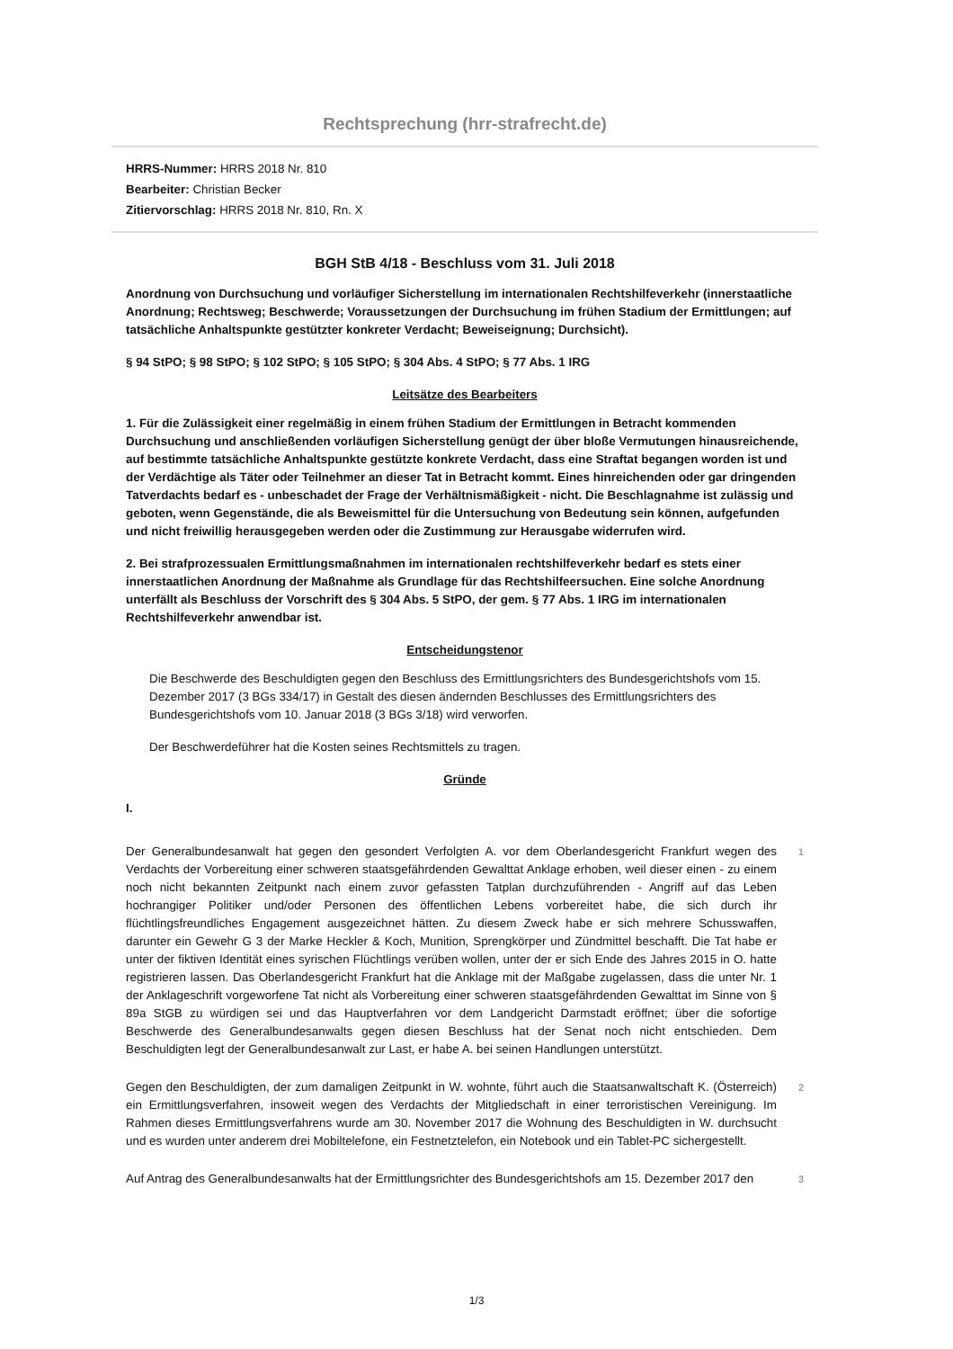Rechtsprechung (hrr-strafrecht.de)
HRRS-Nummer: HRRS 2018 Nr. 810
Bearbeiter: Christian Becker
Zitiervorschlag: HRRS 2018 Nr. 810, Rn. X
BGH StB 4/18 - Beschluss vom 31. Juli 2018
Anordnung von Durchsuchung und vorläufiger Sicherstellung im internationalen Rechtshilfeverkehr (innerstaatliche Anordnung; Rechtsweg; Beschwerde; Voraussetzungen der Durchsuchung im frühen Stadium der Ermittlungen; auf tatsächliche Anhaltspunkte gestützter konkreter Verdacht; Beweiseignung; Durchsicht).
§ 94 StPO; § 98 StPO; § 102 StPO; § 105 StPO; § 304 Abs. 4 StPO; § 77 Abs. 1 IRG
Leitsätze des Bearbeiters
1. Für die Zulässigkeit einer regelmäßig in einem frühen Stadium der Ermittlungen in Betracht kommenden Durchsuchung und anschließenden vorläufigen Sicherstellung genügt der über bloße Vermutungen hinausreichende, auf bestimmte tatsächliche Anhaltspunkte gestützte konkrete Verdacht, dass eine Straftat begangen worden ist und der Verdächtige als Täter oder Teilnehmer an dieser Tat in Betracht kommt. Eines hinreichenden oder gar dringenden Tatverdachts bedarf es - unbeschadet der Frage der Verhältnismäßigkeit - nicht. Die Beschlagnahme ist zulässig und geboten, wenn Gegenstände, die als Beweismittel für die Untersuchung von Bedeutung sein können, aufgefunden und nicht freiwillig herausgegeben werden oder die Zustimmung zur Herausgabe widerrufen wird.
2. Bei strafprozessualen Ermittlungsmaßnahmen im internationalen rechtshilfeverkehr bedarf es stets einer innerstaatlichen Anordnung der Maßnahme als Grundlage für das Rechtshilfeersuchen. Eine solche Anordnung unterfällt als Beschluss der Vorschrift des § 304 Abs. 5 StPO, der gem. § 77 Abs. 1 IRG im internationalen Rechtshilfeverkehr anwendbar ist.
Entscheidungstenor
Die Beschwerde des Beschuldigten gegen den Beschluss des Ermittlungsrichters des Bundesgerichtshofs vom 15. Dezember 2017 (3 BGs 334/17) in Gestalt des diesen ändernden Beschlusses des Ermittlungsrichters des Bundesgerichtshofs vom 10. Januar 2018 (3 BGs 3/18) wird verworfen.
Der Beschwerdeführer hat die Kosten seines Rechtsmittels zu tragen.
Gründe
I.
Der Generalbundesanwalt hat gegen den gesondert Verfolgten A. vor dem Oberlandesgericht Frankfurt wegen des Verdachts der Vorbereitung einer schweren staatsgefährdenden Gewalttat Anklage erhoben, weil dieser einen - zu einem noch nicht bekannten Zeitpunkt nach einem zuvor gefassten Tatplan durchzuführenden - Angriff auf das Leben hochrangiger Politiker und/oder Personen des öffentlichen Lebens vorbereitet habe, die sich durch ihr flüchtlingsfreundliches Engagement ausgezeichnet hätten. Zu diesem Zweck habe er sich mehrere Schusswaffen, darunter ein Gewehr G 3 der Marke Heckler & Koch, Munition, Sprengkörper und Zündmittel beschafft. Die Tat habe er unter der fiktiven Identität eines syrischen Flüchtlings verüben wollen, unter der er sich Ende des Jahres 2015 in O. hatte registrieren lassen. Das Oberlandesgericht Frankfurt hat die Anklage mit der Maßgabe zugelassen, dass die unter Nr. 1 der Anklageschrift vorgeworfene Tat nicht als Vorbereitung einer schweren staatsgefährdenden Gewalttat im Sinne von § 89a StGB zu würdigen sei und das Hauptverfahren vor dem Landgericht Darmstadt eröffnet; über die sofortige Beschwerde des Generalbundesanwalts gegen diesen Beschluss hat der Senat noch nicht entschieden. Dem Beschuldigten legt der Generalbundesanwalt zur Last, er habe A. bei seinen Handlungen unterstützt.
1
Gegen den Beschuldigten, der zum damaligen Zeitpunkt in W. wohnte, führt auch die Staatsanwaltschaft K. (Österreich) ein Ermittlungsverfahren, insoweit wegen des Verdachts der Mitgliedschaft in einer terroristischen Vereinigung. Im Rahmen dieses Ermittlungsverfahrens wurde am 30. November 2017 die Wohnung des Beschuldigten in W. durchsucht und es wurden unter anderem drei Mobiltelefone, ein Festnetztelefon, ein Notebook und ein Tablet-PC sichergestellt.
2
Auf Antrag des Generalbundesanwalts hat der Ermittlungsrichter des Bundesgerichtshofs am 15. Dezember 2017 den
3
1/3